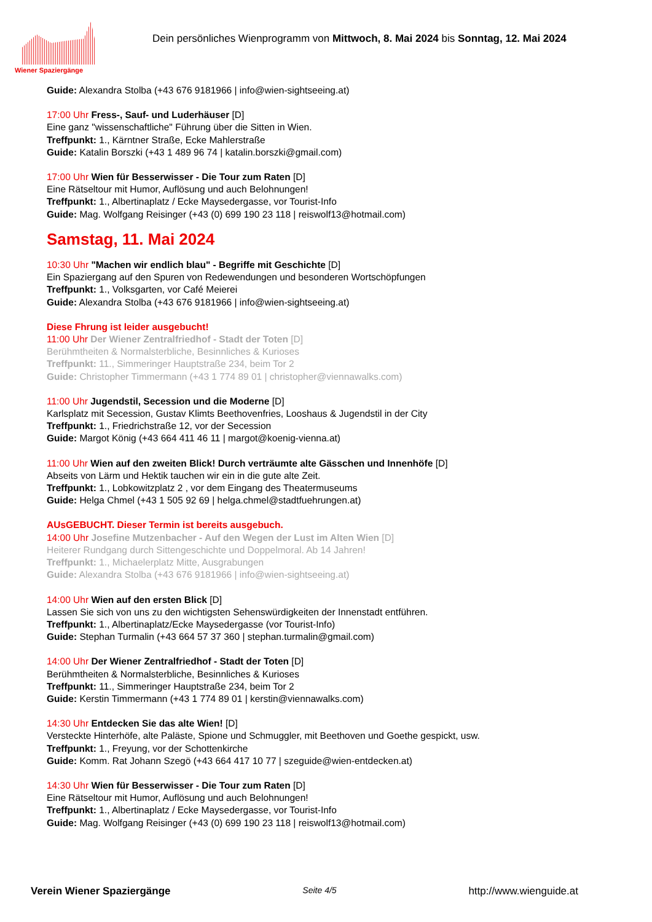Wiener Spaziergänge
Dein persönliches Wienprogramm von Mittwoch, 8. Mai 2024 bis Sonntag, 12. Mai 2024
Guide: Alexandra Stolba (+43 676 9181966 | info@wien-sightseeing.at)
17:00 Uhr Fress-, Sauf- und Luderhäuser [D]
Eine ganz "wissenschaftliche" Führung über die Sitten in Wien.
Treffpunkt: 1., Kärntner Straße, Ecke Mahlerstraße
Guide: Katalin Borszki (+43 1 489 96 74 | katalin.borszki@gmail.com)
17:00 Uhr Wien für Besserwisser - Die Tour zum Raten [D]
Eine Rätseltour mit Humor, Auflösung und auch Belohnungen!
Treffpunkt: 1., Albertinaplatz / Ecke Maysedergasse, vor Tourist-Info
Guide: Mag. Wolfgang Reisinger (+43 (0) 699 190 23 118 | reiswolf13@hotmail.com)
Samstag, 11. Mai 2024
10:30 Uhr "Machen wir endlich blau" - Begriffe mit Geschichte [D]
Ein Spaziergang auf den Spuren von Redewendungen und besonderen Wortschöpfungen
Treffpunkt: 1., Volksgarten, vor Café Meierei
Guide: Alexandra Stolba (+43 676 9181966 | info@wien-sightseeing.at)
Diese Fhrung ist leider ausgebucht!
11:00 Uhr Der Wiener Zentralfriedhof - Stadt der Toten [D]
Berühmtheiten & Normalsterbliche, Besinnliches & Kurioses
Treffpunkt: 11., Simmeringer Hauptstraße 234, beim Tor 2
Guide: Christopher Timmermann (+43 1 774 89 01 | christopher@viennawalks.com)
11:00 Uhr Jugendstil, Secession und die Moderne [D]
Karlsplatz mit Secession, Gustav Klimts Beethovenfries, Looshaus & Jugendstil in der City
Treffpunkt: 1., Friedrichstraße 12, vor der Secession
Guide: Margot König (+43 664 411 46 11 | margot@koenig-vienna.at)
11:00 Uhr Wien auf den zweiten Blick! Durch verträumte alte Gässchen und Innenhöfe [D]
Abseits von Lärm und Hektik tauchen wir ein in die gute alte Zeit.
Treffpunkt: 1., Lobkowitzplatz 2 , vor dem Eingang des Theatermuseums
Guide: Helga Chmel (+43 1 505 92 69 | helga.chmel@stadtfuehrungen.at)
AUsGEBUCHT. Dieser Termin ist bereits ausgebuch.
14:00 Uhr Josefine Mutzenbacher - Auf den Wegen der Lust im Alten Wien [D]
Heiterer Rundgang durch Sittengeschichte und Doppelmoral. Ab 14 Jahren!
Treffpunkt: 1., Michaelerplatz Mitte, Ausgrabungen
Guide: Alexandra Stolba (+43 676 9181966 | info@wien-sightseeing.at)
14:00 Uhr Wien auf den ersten Blick [D]
Lassen Sie sich von uns zu den wichtigsten Sehenswürdigkeiten der Innenstadt entführen.
Treffpunkt: 1., Albertinaplatz/Ecke Maysedergasse (vor Tourist-Info)
Guide: Stephan Turmalin (+43 664 57 37 360 | stephan.turmalin@gmail.com)
14:00 Uhr Der Wiener Zentralfriedhof - Stadt der Toten [D]
Berühmtheiten & Normalsterbliche, Besinnliches & Kurioses
Treffpunkt: 11., Simmeringer Hauptstraße 234, beim Tor 2
Guide: Kerstin Timmermann (+43 1 774 89 01 | kerstin@viennawalks.com)
14:30 Uhr Entdecken Sie das alte Wien! [D]
Versteckte Hinterhöfe, alte Paläste, Spione und Schmuggler, mit Beethoven und Goethe gespickt, usw.
Treffpunkt: 1., Freyung, vor der Schottenkirche
Guide: Komm. Rat Johann Szegö (+43 664 417 10 77 | szeguide@wien-entdecken.at)
14:30 Uhr Wien für Besserwisser - Die Tour zum Raten [D]
Eine Rätseltour mit Humor, Auflösung und auch Belohnungen!
Treffpunkt: 1., Albertinaplatz / Ecke Maysedergasse, vor Tourist-Info
Guide: Mag. Wolfgang Reisinger (+43 (0) 699 190 23 118 | reiswolf13@hotmail.com)
Verein Wiener Spaziergänge Seite 4/5 http://www.wienguide.at